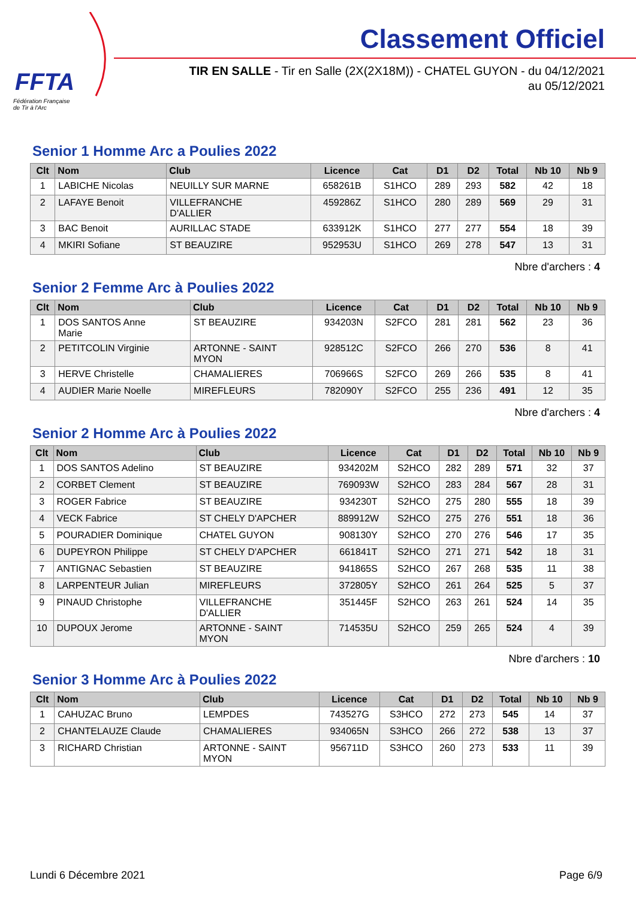FFTA
Fédération Française
de Tir à l'Arc
Classement Officiel
TIR EN SALLE - Tir en Salle (2X(2X18M)) - CHATEL GUYON - du 04/12/2021
au 05/12/2021
Senior 1 Homme Arc a Poulies 2022
| Clt | Nom | Club | Licence | Cat | D1 | D2 | Total | Nb 10 | Nb 9 |
| --- | --- | --- | --- | --- | --- | --- | --- | --- | --- |
| 1 | LABICHE Nicolas | NEUILLY SUR MARNE | 658261B | S1HCO | 289 | 293 | 582 | 42 | 18 |
| 2 | LAFAYE Benoit | VILLEFRANCHE D'ALLIER | 459286Z | S1HCO | 280 | 289 | 569 | 29 | 31 |
| 3 | BAC Benoit | AURILLAC STADE | 633912K | S1HCO | 277 | 277 | 554 | 18 | 39 |
| 4 | MKIRI Sofiane | ST BEAUZIRE | 952953U | S1HCO | 269 | 278 | 547 | 13 | 31 |
Nbre d'archers : 4
Senior 2 Femme Arc à Poulies 2022
| Clt | Nom | Club | Licence | Cat | D1 | D2 | Total | Nb 10 | Nb 9 |
| --- | --- | --- | --- | --- | --- | --- | --- | --- | --- |
| 1 | DOS SANTOS Anne Marie | ST BEAUZIRE | 934203N | S2FCO | 281 | 281 | 562 | 23 | 36 |
| 2 | PETITCOLIN Virginie | ARTONNE - SAINT MYON | 928512C | S2FCO | 266 | 270 | 536 | 8 | 41 |
| 3 | HERVE Christelle | CHAMALIERES | 706966S | S2FCO | 269 | 266 | 535 | 8 | 41 |
| 4 | AUDIER Marie Noelle | MIREFLEURS | 782090Y | S2FCO | 255 | 236 | 491 | 12 | 35 |
Nbre d'archers : 4
Senior 2 Homme Arc à Poulies 2022
| Clt | Nom | Club | Licence | Cat | D1 | D2 | Total | Nb 10 | Nb 9 |
| --- | --- | --- | --- | --- | --- | --- | --- | --- | --- |
| 1 | DOS SANTOS Adelino | ST BEAUZIRE | 934202M | S2HCO | 282 | 289 | 571 | 32 | 37 |
| 2 | CORBET Clement | ST BEAUZIRE | 769093W | S2HCO | 283 | 284 | 567 | 28 | 31 |
| 3 | ROGER Fabrice | ST BEAUZIRE | 934230T | S2HCO | 275 | 280 | 555 | 18 | 39 |
| 4 | VECK Fabrice | ST CHELY D'APCHER | 889912W | S2HCO | 275 | 276 | 551 | 18 | 36 |
| 5 | POURADIER Dominique | CHATEL GUYON | 908130Y | S2HCO | 270 | 276 | 546 | 17 | 35 |
| 6 | DUPEYRON Philippe | ST CHELY D'APCHER | 661841T | S2HCO | 271 | 271 | 542 | 18 | 31 |
| 7 | ANTIGNAC Sebastien | ST BEAUZIRE | 941865S | S2HCO | 267 | 268 | 535 | 11 | 38 |
| 8 | LARPENTEUR Julian | MIREFLEURS | 372805Y | S2HCO | 261 | 264 | 525 | 5 | 37 |
| 9 | PINAUD Christophe | VILLEFRANCHE D'ALLIER | 351445F | S2HCO | 263 | 261 | 524 | 14 | 35 |
| 10 | DUPOUX Jerome | ARTONNE - SAINT MYON | 714535U | S2HCO | 259 | 265 | 524 | 4 | 39 |
Nbre d'archers : 10
Senior 3 Homme Arc à Poulies 2022
| Clt | Nom | Club | Licence | Cat | D1 | D2 | Total | Nb 10 | Nb 9 |
| --- | --- | --- | --- | --- | --- | --- | --- | --- | --- |
| 1 | CAHUZAC Bruno | LEMPDES | 743527G | S3HCO | 272 | 273 | 545 | 14 | 37 |
| 2 | CHANTELAUZE Claude | CHAMALIERES | 934065N | S3HCO | 266 | 272 | 538 | 13 | 37 |
| 3 | RICHARD Christian | ARTONNE - SAINT MYON | 956711D | S3HCO | 260 | 273 | 533 | 11 | 39 |
Lundi 6 Décembre 2021 Page 6/9